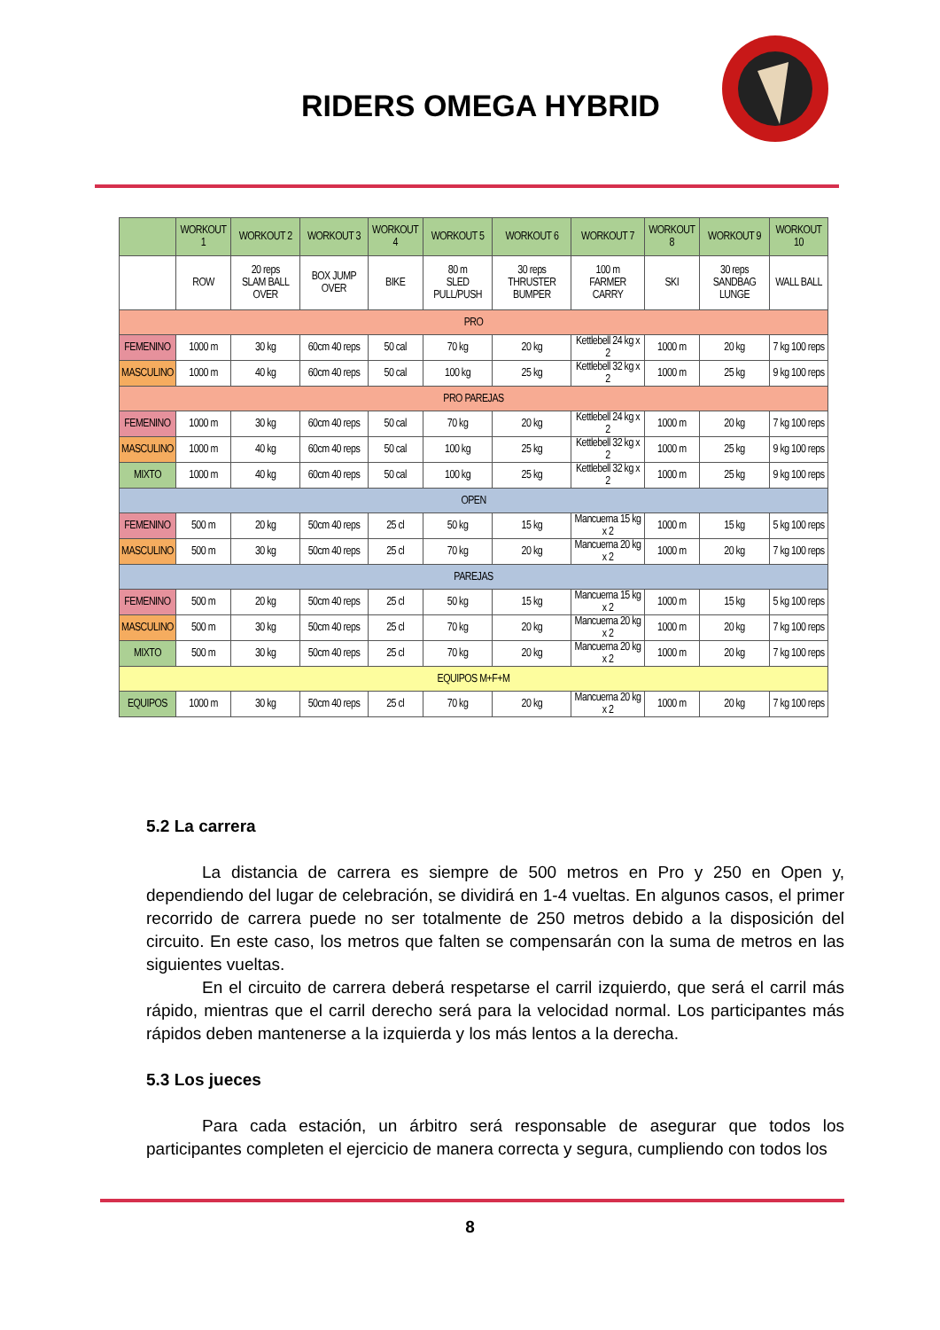RIDERS OMEGA HYBRID
| | WORKOUT 1 | WORKOUT 2 | WORKOUT 3 | WORKOUT 4 | WORKOUT 5 | WORKOUT 6 | WORKOUT 7 | WORKOUT 8 | WORKOUT 9 | WORKOUT 10 |
| --- | --- | --- | --- | --- | --- | --- | --- | --- | --- | --- |
| | ROW | 20 reps SLAM BALL OVER | BOX JUMP OVER | BIKE | 80 m SLED PULL/PUSH | 30 reps THRUSTER BUMPER | 100 m FARMER CARRY | SKI | 30 reps SANDBAG LUNGE | WALL BALL |
| PRO | | | | | | | | | | |
| FEMENINO | 1000 m | 30 kg | 60cm 40 reps | 50 cal | 70 kg | 20 kg | Kettlebell 24 kg x 2 | 1000 m | 20 kg | 7 kg 100 reps |
| MASCULINO | 1000 m | 40 kg | 60cm 40 reps | 50 cal | 100 kg | 25 kg | Kettlebell 32 kg x 2 | 1000 m | 25 kg | 9 kg 100 reps |
| PRO PAREJAS | | | | | | | | | | |
| FEMENINO | 1000 m | 30 kg | 60cm 40 reps | 50 cal | 70 kg | 20 kg | Kettlebell 24 kg x 2 | 1000 m | 20 kg | 7 kg 100 reps |
| MASCULINO | 1000 m | 40 kg | 60cm 40 reps | 50 cal | 100 kg | 25 kg | Kettlebell 32 kg x 2 | 1000 m | 25 kg | 9 kg 100 reps |
| MIXTO | 1000 m | 40 kg | 60cm 40 reps | 50 cal | 100 kg | 25 kg | Kettlebell 32 kg x 2 | 1000 m | 25 kg | 9 kg 100 reps |
| OPEN | | | | | | | | | | |
| FEMENINO | 500 m | 20 kg | 50cm 40 reps | 25 cl | 50 kg | 15 kg | Mancuerna 15 kg x 2 | 1000 m | 15 kg | 5 kg 100 reps |
| MASCULINO | 500 m | 30 kg | 50cm 40 reps | 25 cl | 70 kg | 20 kg | Mancuerna 20 kg x 2 | 1000 m | 20 kg | 7 kg 100 reps |
| PAREJAS | | | | | | | | | | |
| FEMENINO | 500 m | 20 kg | 50cm 40 reps | 25 cl | 50 kg | 15 kg | Mancuerna 15 kg x 2 | 1000 m | 15 kg | 5 kg 100 reps |
| MASCULINO | 500 m | 30 kg | 50cm 40 reps | 25 cl | 70 kg | 20 kg | Mancuerna 20 kg x 2 | 1000 m | 20 kg | 7 kg 100 reps |
| MIXTO | 500 m | 30 kg | 50cm 40 reps | 25 cl | 70 kg | 20 kg | Mancuerna 20 kg x 2 | 1000 m | 20 kg | 7 kg 100 reps |
| EQUIPOS M+F+M | | | | | | | | | | |
| EQUIPOS | 1000 m | 30 kg | 50cm 40 reps | 25 cl | 70 kg | 20 kg | Mancuerna 20 kg x 2 | 1000 m | 20 kg | 7 kg 100 reps |
5.2 La carrera
La distancia de carrera es siempre de 500 metros en Pro y 250 en Open y, dependiendo del lugar de celebración, se dividirá en 1-4 vueltas. En algunos casos, el primer recorrido de carrera puede no ser totalmente de 250 metros debido a la disposición del circuito. En este caso, los metros que falten se compensarán con la suma de metros en las siguientes vueltas.
En el circuito de carrera deberá respetarse el carril izquierdo, que será el carril más rápido, mientras que el carril derecho será para la velocidad normal. Los participantes más rápidos deben mantenerse a la izquierda y los más lentos a la derecha.
5.3 Los jueces
Para cada estación, un árbitro será responsable de asegurar que todos los participantes completen el ejercicio de manera correcta y segura, cumpliendo con todos los
8